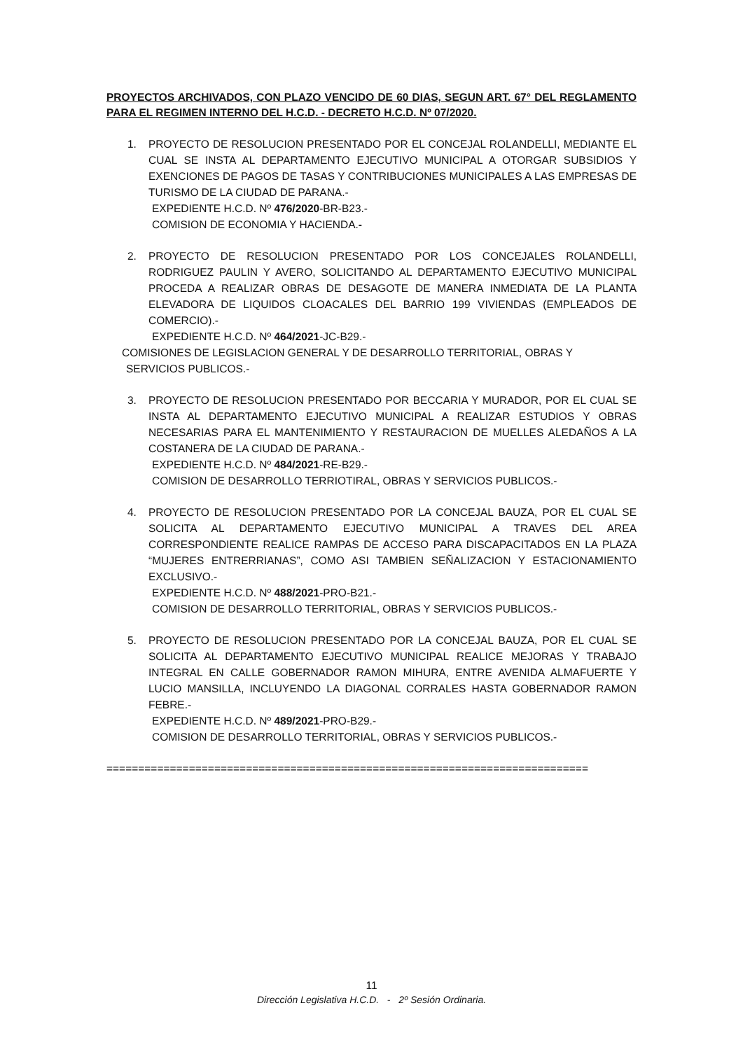PROYECTOS ARCHIVADOS, CON PLAZO VENCIDO DE 60 DIAS, SEGUN ART. 67° DEL REGLAMENTO PARA EL REGIMEN INTERNO DEL H.C.D. - DECRETO H.C.D. Nº 07/2020.
1. PROYECTO DE RESOLUCION PRESENTADO POR EL CONCEJAL ROLANDELLI, MEDIANTE EL CUAL SE INSTA AL DEPARTAMENTO EJECUTIVO MUNICIPAL A OTORGAR SUBSIDIOS Y EXENCIONES DE PAGOS DE TASAS Y CONTRIBUCIONES MUNICIPALES A LAS EMPRESAS DE TURISMO DE LA CIUDAD DE PARANA.-
EXPEDIENTE H.C.D. Nº 476/2020-BR-B23.-
COMISION DE ECONOMIA Y HACIENDA.-
2. PROYECTO DE RESOLUCION PRESENTADO POR LOS CONCEJALES ROLANDELLI, RODRIGUEZ PAULIN Y AVERO, SOLICITANDO AL DEPARTAMENTO EJECUTIVO MUNICIPAL PROCEDA A REALIZAR OBRAS DE DESAGOTE DE MANERA INMEDIATA DE LA PLANTA ELEVADORA DE LIQUIDOS CLOACALES DEL BARRIO 199 VIVIENDAS (EMPLEADOS DE COMERCIO).-
EXPEDIENTE H.C.D. Nº 464/2021-JC-B29.-
COMISIONES DE LEGISLACION GENERAL Y DE DESARROLLO TERRITORIAL, OBRAS Y
SERVICIOS PUBLICOS.-
3. PROYECTO DE RESOLUCION PRESENTADO POR BECCARIA Y MURADOR, POR EL CUAL SE INSTA AL DEPARTAMENTO EJECUTIVO MUNICIPAL A REALIZAR ESTUDIOS Y OBRAS NECESARIAS PARA EL MANTENIMIENTO Y RESTAURACION DE MUELLES ALEDAÑOS A LA COSTANERA DE LA CIUDAD DE PARANA.-
EXPEDIENTE H.C.D. Nº 484/2021-RE-B29.-
COMISION DE DESARROLLO TERRIOTIRAL, OBRAS Y SERVICIOS PUBLICOS.-
4. PROYECTO DE RESOLUCION PRESENTADO POR LA CONCEJAL BAUZA, POR EL CUAL SE SOLICITA AL DEPARTAMENTO EJECUTIVO MUNICIPAL A TRAVES DEL AREA CORRESPONDIENTE REALICE RAMPAS DE ACCESO PARA DISCAPACITADOS EN LA PLAZA “MUJERES ENTRERRIANAS”, COMO ASI TAMBIEN SEÑALIZACION Y ESTACIONAMIENTO EXCLUSIVO.-
EXPEDIENTE H.C.D. Nº 488/2021-PRO-B21.-
COMISION DE DESARROLLO TERRITORIAL, OBRAS Y SERVICIOS PUBLICOS.-
5. PROYECTO DE RESOLUCION PRESENTADO POR LA CONCEJAL BAUZA, POR EL CUAL SE SOLICITA AL DEPARTAMENTO EJECUTIVO MUNICIPAL REALICE MEJORAS Y TRABAJO INTEGRAL EN CALLE GOBERNADOR RAMON MIHURA, ENTRE AVENIDA ALMAFUERTE Y LUCIO MANSILLA, INCLUYENDO LA DIAGONAL CORRALES HASTA GOBERNADOR RAMON FEBRE.-
EXPEDIENTE H.C.D. Nº 489/2021-PRO-B29.-
COMISION DE DESARROLLO TERRITORIAL, OBRAS Y SERVICIOS PUBLICOS.-
============================================================================
11
Dirección Legislativa H.C.D. - 2º Sesión Ordinaria.